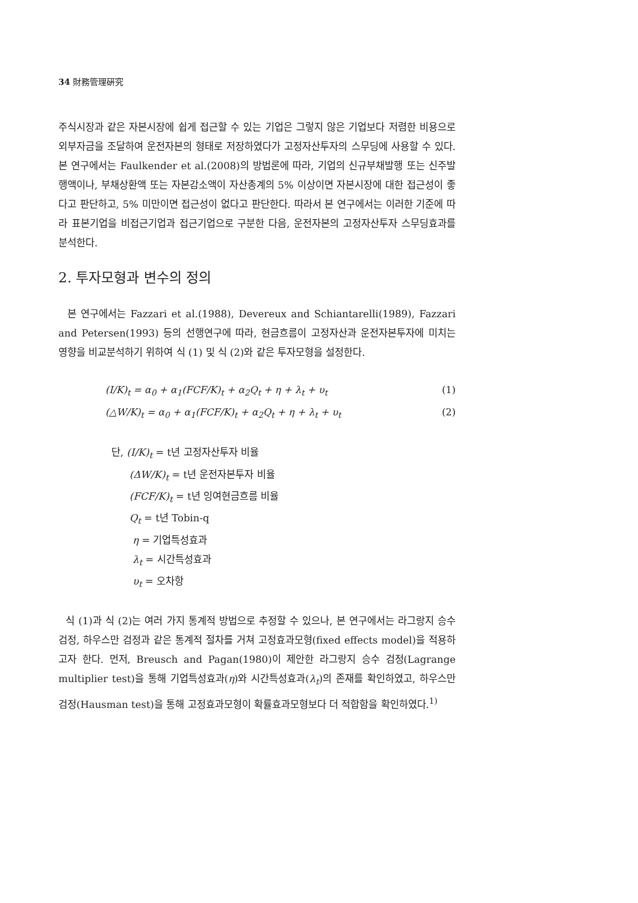34 財務管理硏究
주식시장과 같은 자본시장에 쉽게 접근할 수 있는 기업은 그렇지 않은 기업보다 저렴한 비용으로 외부자금을 조달하여 운전자본의 형태로 저장하였다가 고정자산투자의 스무딩에 사용할 수 있다. 본 연구에서는 Faulkender et al.(2008)의 방법론에 따라, 기업의 신규부채발행 또는 신주발행액이나, 부채상환액 또는 자본감소액이 자산총계의 5% 이상이면 자본시장에 대한 접근성이 좋다고 판단하고, 5% 미만이면 접근성이 없다고 판단한다. 따라서 본 연구에서는 이러한 기준에 따라 표본기업을 비접근기업과 접근기업으로 구분한 다음, 운전자본의 고정자산투자 스무딩효과를 분석한다.
2. 투자모형과 변수의 정의
본 연구에서는 Fazzari et al.(1988), Devereux and Schiantarelli(1989), Fazzari and Petersen(1993) 등의 선행연구에 따라, 현금흐름이 고정자산과 운전자본투자에 미치는 영향을 비교분석하기 위하여 식 (1) 및 식 (2)와 같은 투자모형을 설정한다.
(I/K)<sub>t</sub> = α<sub>0</sub> + α<sub>1</sub>(FCF/K)<sub>t</sub> + α<sub>2</sub>Q<sub>t</sub> + η + λ<sub>t</sub> + υ<sub>t</sub> (1)
(△W/K)<sub>t</sub> = α<sub>0</sub> + α<sub>1</sub>(FCF/K)<sub>t</sub> + α<sub>2</sub>Q<sub>t</sub> + η + λ<sub>t</sub> + υ<sub>t</sub> (2)
단, (I/K)<sub>t</sub> = t년 고정자산투자 비율
(ΔW/K)<sub>t</sub> = t년 운전자본투자 비율
(FCF/K)<sub>t</sub> = t년 잉여현금흐름 비율
Q<sub>t</sub> = t년 Tobin-q
η = 기업특성효과
λ<sub>t</sub> = 시간특성효과
υ<sub>t</sub> = 오차항
식 (1)과 식 (2)는 여러 가지 통계적 방법으로 추정할 수 있으나, 본 연구에서는 라그랑지 승수 검정, 하우스만 검정과 같은 통계적 절차를 거쳐 고정효과모형(fixed effects model)을 적용하고자 한다. 먼저, Breusch and Pagan(1980)이 제안한 라그랑지 승수 검정(Lagrange multiplier test)을 통해 기업특성효과(η)와 시간특성효과(λ<sub>t</sub>)의 존재를 확인하였고, 하우스만 검정(Hausman test)을 통해 고정효과모형이 확률효과모형보다 더 적합함을 확인하였다.<sup>1)</sup>